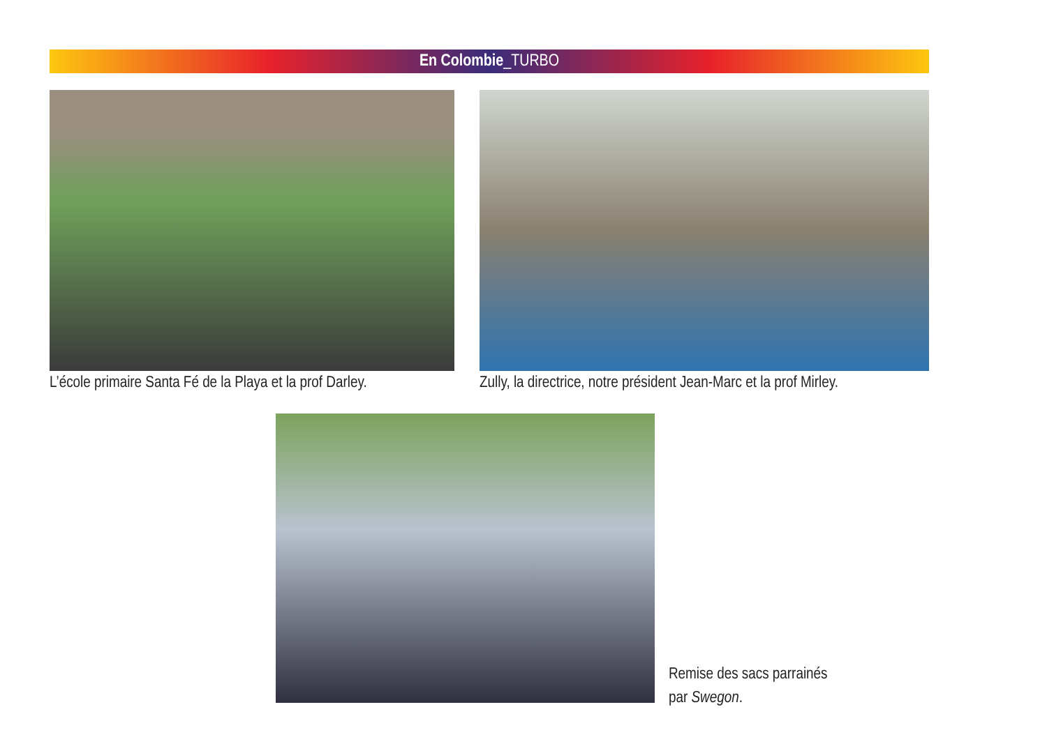En Colombie_TURBO
L’école primaire Santa Fé de la Playa et la prof Darley.
Zully, la directrice, notre président Jean-Marc et la prof Mirley.
Remise des sacs parrainés
par Swegon.